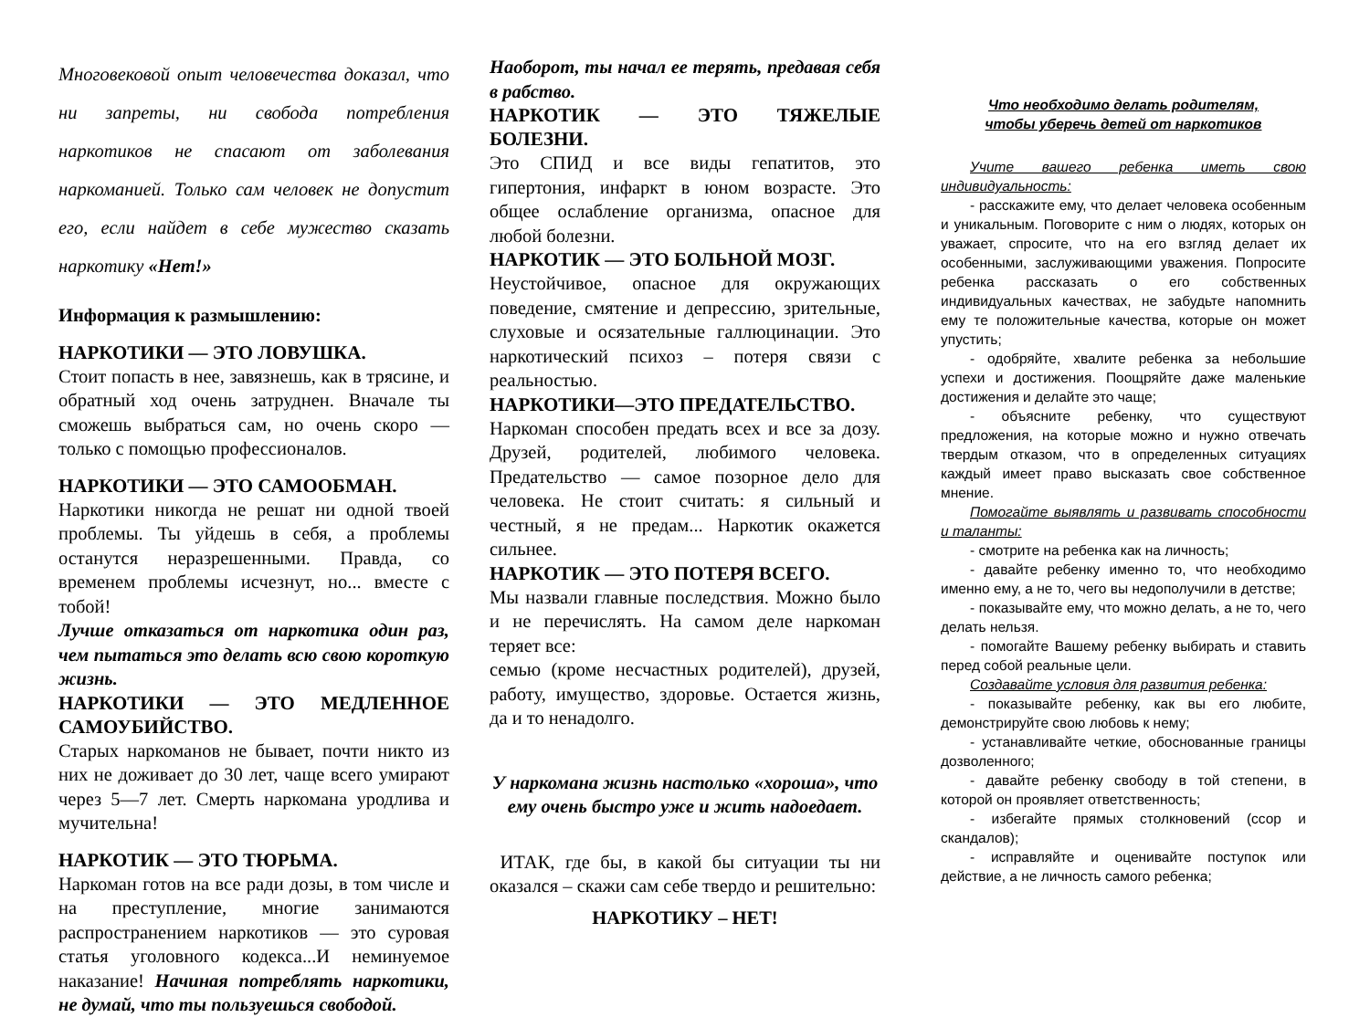Многовековой опыт человечества доказал, что ни запреты, ни свобода потребления наркотиков не спасают от заболевания наркоманией. Только сам человек не допустит его, если найдет в себе мужество сказать наркотику «Нет!»
Информация к размышлению:
НАРКОТИКИ — ЭТО ЛОВУШКА.
Стоит попасть в нее, завязнешь, как в трясине, и обратный ход очень затруднен. Вначале ты сможешь выбраться сам, но очень скоро — только с помощью профессионалов.
НАРКОТИКИ — ЭТО САМООБМАН.
Наркотики никогда не решат ни одной твоей проблемы. Ты уйдешь в себя, а проблемы останутся неразрешенными. Правда, со временем проблемы исчезнут, но... вместе с тобой!
Лучше отказаться от наркотика один раз, чем пытаться это делать всю свою короткую жизнь.
НАРКОТИКИ — ЭТО МЕДЛЕННОЕ САМОУБИЙСТВО.
Старых наркоманов не бывает, почти никто из них не доживает до 30 лет, чаще всего умирают через 5—7 лет. Смерть наркомана уродлива и мучительна!
НАРКОТИК — ЭТО ТЮРЬМА.
Наркоман готов на все ради дозы, в том числе и на преступление, многие занимаются распространением наркотиков — это суровая статья уголовного кодекса...И неминуемое наказание! Начиная потреблять наркотики, не думай, что ты пользуешься свободой.
Наоборот, ты начал ее терять, предавая себя в рабство.
НАРКОТИК — ЭТО ТЯЖЕЛЫЕ БОЛЕЗНИ.
Это СПИД и все виды гепатитов, это гипертония, инфаркт в юном возрасте. Это общее ослабление организма, опасное для любой болезни.
НАРКОТИК — ЭТО БОЛЬНОЙ МОЗГ.
Неустойчивое, опасное для окружающих поведение, смятение и депрессию, зрительные, слуховые и осязательные галлюцинации. Это наркотический психоз – потеря связи с реальностью.
НАРКОТИКИ—ЭТО ПРЕДАТЕЛЬСТВО.
Наркоман способен предать всех и все за дозу. Друзей, родителей, любимого человека. Предательство — самое позорное дело для человека. Не стоит считать: я сильный и честный, я не предам... Наркотик окажется сильнее.
НАРКОТИК — ЭТО ПОТЕРЯ ВСЕГО.
Мы назвали главные последствия. Можно было и не перечислять. На самом деле наркоман теряет все:
семью (кроме несчастных родителей), друзей, работу, имущество, здоровье. Остается жизнь, да и то ненадолго.
У наркомана жизнь настолько «хороша», что ему очень быстро уже и жить надоедает.
ИТАК, где бы, в какой бы ситуации ты ни оказался – скажи сам себе твердо и решительно:
НАРКОТИКУ – НЕТ!
Что необходимо делать родителям,
чтобы уберечь детей от наркотиков
Учите вашего ребенка иметь свою индивидуальность:
- расскажите ему, что делает человека особенным и уникальным. Поговорите с ним о людях, которых он уважает, спросите, что на его взгляд делает их особенными, заслуживающими уважения. Попросите ребенка рассказать о его собственных индивидуальных качествах, не забудьте напомнить ему те положительные качества, которые он может упустить;
- одобряйте, хвалите ребенка за небольшие успехи и достижения. Поощряйте даже маленькие достижения и делайте это чаще;
- объясните ребенку, что существуют предложения, на которые можно и нужно отвечать твердым отказом, что в определенных ситуациях каждый имеет право высказать свое собственное мнение.
Помогайте выявлять и развивать способности и таланты:
- смотрите на ребенка как на личность;
- давайте ребенку именно то, что необходимо именно ему, а не то, чего вы недополучили в детстве;
- показывайте ему, что можно делать, а не то, чего делать нельзя.
- помогайте Вашему ребенку выбирать и ставить перед собой реальные цели.
Создавайте условия для развития ребенка:
- показывайте ребенку, как вы его любите, демонстрируйте свою любовь к нему;
- устанавливайте четкие, обоснованные границы дозволенного;
- давайте ребенку свободу в той степени, в которой он проявляет ответственность;
- избегайте прямых столкновений (ссор и скандалов);
- исправляйте и оценивайте поступок или действие, а не личность самого ребенка;